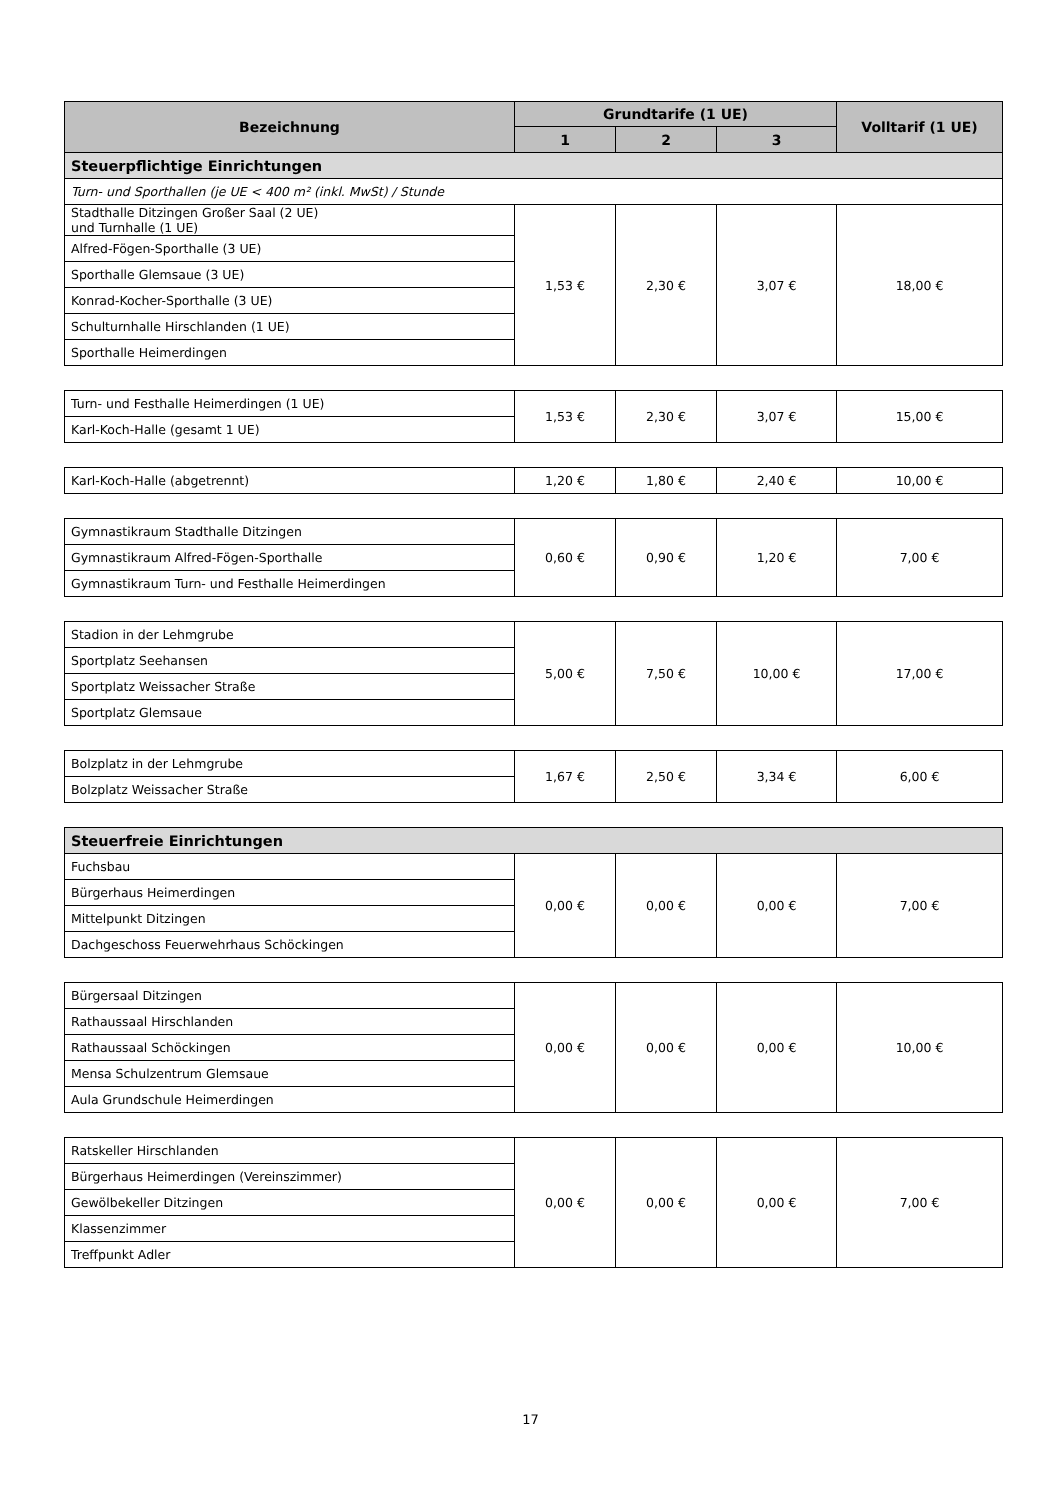| Bezeichnung | Grundtarife (1 UE) | | | Volltarif (1 UE) |
| --- | --- | --- | --- | --- |
| | 1 | 2 | 3 | |
| Steuerpflichtige Einrichtungen | | | | |
| Turn- und Sporthallen (je UE < 400 m² (inkl. MwSt) / Stunde | | | | |
| Stadthalle Ditzingen Großer Saal (2 UE) und Turnhalle (1 UE) | 1,53 € | 2,30 € | 3,07 € | 18,00 € |
| Alfred-Fögen-Sporthalle (3 UE) | | | | |
| Sporthalle Glemsaue (3 UE) | | | | |
| Konrad-Kocher-Sporthalle (3 UE) | | | | |
| Schulturnhalle Hirschlanden (1 UE) | | | | |
| Sporthalle Heimerdingen | | | | |
| Turn- und Festhalle Heimerdingen (1 UE) | 1,53 € | 2,30 € | 3,07 € | 15,00 € |
| Karl-Koch-Halle (gesamt 1 UE) | | | | |
| Karl-Koch-Halle (abgetrennt) | 1,20 € | 1,80 € | 2,40 € | 10,00 € |
| Gymnastikraum Stadthalle Ditzingen | 0,60 € | 0,90 € | 1,20 € | 7,00 € |
| Gymnastikraum Alfred-Fögen-Sporthalle | | | | |
| Gymnastikraum Turn- und Festhalle Heimerdingen | | | | |
| Stadion in der Lehmgrube | 5,00 € | 7,50 € | 10,00 € | 17,00 € |
| Sportplatz Seehansen | | | | |
| Sportplatz Weissacher Straße | | | | |
| Sportplatz Glemsaue | | | | |
| Bolzplatz in der Lehmgrube | 1,67 € | 2,50 € | 3,34 € | 6,00 € |
| Bolzplatz Weissacher Straße | | | | |
| Steuerfreie Einrichtungen | | | | |
| Fuchsbau | 0,00 € | 0,00 € | 0,00 € | 7,00 € |
| Bürgerhaus Heimerdingen | | | | |
| Mittelpunkt Ditzingen | | | | |
| Dachgeschoss Feuerwehrhaus Schöckingen | | | | |
| Bürgersaal Ditzingen | 0,00 € | 0,00 € | 0,00 € | 10,00 € |
| Rathaussaal Hirschlanden | | | | |
| Rathaussaal Schöckingen | | | | |
| Mensa Schulzentrum Glemsaue | | | | |
| Aula Grundschule Heimerdingen | | | | |
| Ratskeller Hirschlanden | 0,00 € | 0,00 € | 0,00 € | 7,00 € |
| Bürgerhaus Heimerdingen (Vereinszimmer) | | | | |
| Gewölbekeller Ditzingen | | | | |
| Klassenzimmer | | | | |
| Treffpunkt Adler | | | | |
17